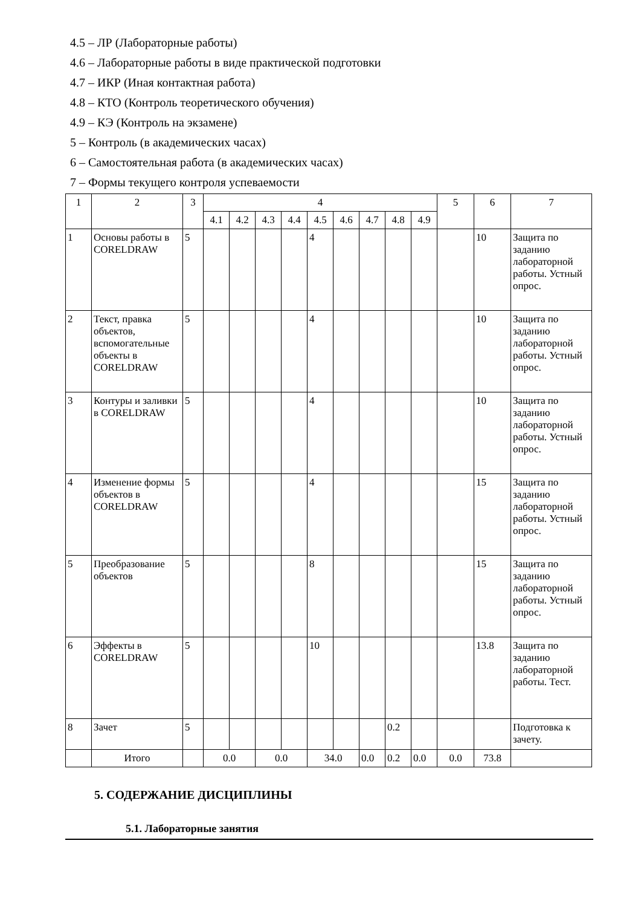4.5 – ЛР (Лабораторные работы)
4.6 – Лабораторные работы в виде практической подготовки
4.7 – ИКР (Иная контактная работа)
4.8 – КТО (Контроль теоретического обучения)
4.9 – КЭ (Контроль на экзамене)
5 – Контроль (в академических часах)
6 – Самостоятельная работа (в академических часах)
7 – Формы текущего контроля успеваемости
| 1 | 2 | 3 | 4 | | | | | | | | | 5 | 6 | 7 |
| --- | --- | --- | --- | --- | --- | --- | --- | --- | --- | --- | --- | --- | --- | --- |
| | | | 4.1 | 4.2 | 4.3 | 4.4 | 4.5 | 4.6 | 4.7 | 4.8 | 4.9 | | | |
| 1 | Основы работы в CORELDRAW | 5 | | | | | 4 | | | | | | 10 | Защита по заданию лабораторной работы. Устный опрос. |
| 2 | Текст, правка объектов, вспомогательные объекты в CORELDRAW | 5 | | | | | 4 | | | | | | 10 | Защита по заданию лабораторной работы. Устный опрос. |
| 3 | Контуры и заливки в CORELDRAW | 5 | | | | | 4 | | | | | | 10 | Защита по заданию лабораторной работы. Устный опрос. |
| 4 | Изменение формы объектов в CORELDRAW | 5 | | | | | 4 | | | | | | 15 | Защита по заданию лабораторной работы. Устный опрос. |
| 5 | Преобразование объектов | 5 | | | | | 8 | | | | | | 15 | Защита по заданию лабораторной работы. Устный опрос. |
| 6 | Эффекты в CORELDRAW | 5 | | | | | 10 | | | | | | 13.8 | Защита по заданию лабораторной работы. Тест. |
| 8 | Зачет | 5 | | | | | | | | 0.2 | | | | Подготовка к зачету. |
| | Итого | | 0.0 | | 0.0 | | 34.0 | | 0.0 | 0.2 | 0.0 | 0.0 | 73.8 | |
5. СОДЕРЖАНИЕ ДИСЦИПЛИНЫ
5.1. Лабораторные занятия